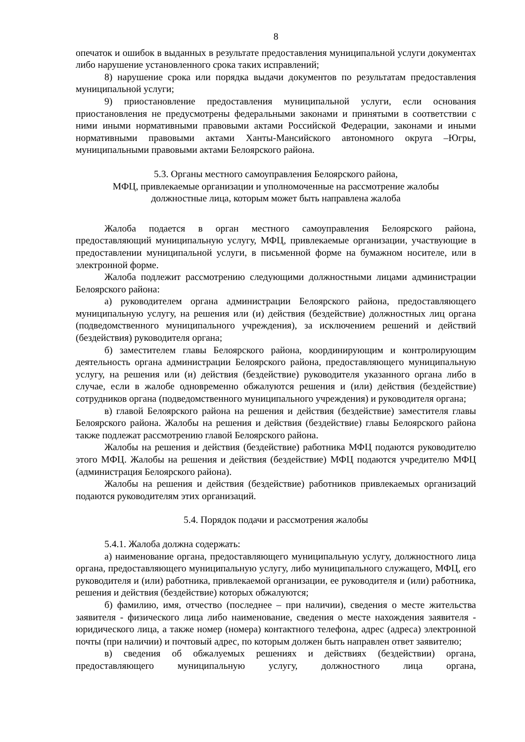8
опечаток и ошибок в выданных в результате предоставления муниципальной услуги документах либо нарушение установленного срока таких исправлений;
8) нарушение срока или порядка выдачи документов по результатам предоставления муниципальной услуги;
9) приостановление предоставления муниципальной услуги, если основания приостановления не предусмотрены федеральными законами и принятыми в соответствии с ними иными нормативными правовыми актами Российской Федерации, законами и иными нормативными правовыми актами Ханты-Мансийского автономного округа –Югры, муниципальными правовыми актами Белоярского района.
5.3. Органы местного самоуправления Белоярского района,
МФЦ, привлекаемые организации и уполномоченные на рассмотрение жалобы
должностные лица, которым может быть направлена жалоба
Жалоба подается в орган местного самоуправления Белоярского района, предоставляющий муниципальную услугу, МФЦ, привлекаемые организации, участвующие в предоставлении муниципальной услуги, в письменной форме на бумажном носителе, или в электронной форме.
Жалоба подлежит рассмотрению следующими должностными лицами администрации Белоярского района:
а) руководителем органа администрации Белоярского района, предоставляющего муниципальную услугу, на решения или (и) действия (бездействие) должностных лиц органа (подведомственного муниципального учреждения), за исключением решений и действий (бездействия) руководителя органа;
б) заместителем главы Белоярского района, координирующим и контролирующим деятельность органа администрации Белоярского района, предоставляющего муниципальную услугу, на решения или (и) действия (бездействие) руководителя указанного органа либо в случае, если в жалобе одновременно обжалуются решения и (или) действия (бездействие) сотрудников органа (подведомственного муниципального учреждения) и руководителя органа;
в) главой Белоярского района на решения и действия (бездействие) заместителя главы Белоярского района. Жалобы на решения и действия (бездействие) главы Белоярского района также подлежат рассмотрению главой Белоярского района.
Жалобы на решения и действия (бездействие) работника МФЦ подаются руководителю этого МФЦ. Жалобы на решения и действия (бездействие) МФЦ подаются учредителю МФЦ (администрация Белоярского района).
Жалобы на решения и действия (бездействие) работников привлекаемых организаций подаются руководителям этих организаций.
5.4. Порядок подачи и рассмотрения жалобы
5.4.1. Жалоба должна содержать:
а) наименование органа, предоставляющего муниципальную услугу, должностного лица органа, предоставляющего муниципальную услугу, либо муниципального служащего, МФЦ, его руководителя и (или) работника, привлекаемой организации, ее руководителя и (или) работника, решения и действия (бездействие) которых обжалуются;
б) фамилию, имя, отчество (последнее – при наличии), сведения о месте жительства заявителя - физического лица либо наименование, сведения о месте нахождения заявителя - юридического лица, а также номер (номера) контактного телефона, адрес (адреса) электронной почты (при наличии) и почтовый адрес, по которым должен быть направлен ответ заявителю;
в) сведения об обжалуемых решениях и действиях (бездействии) органа, предоставляющего муниципальную услугу, должностного лица органа,